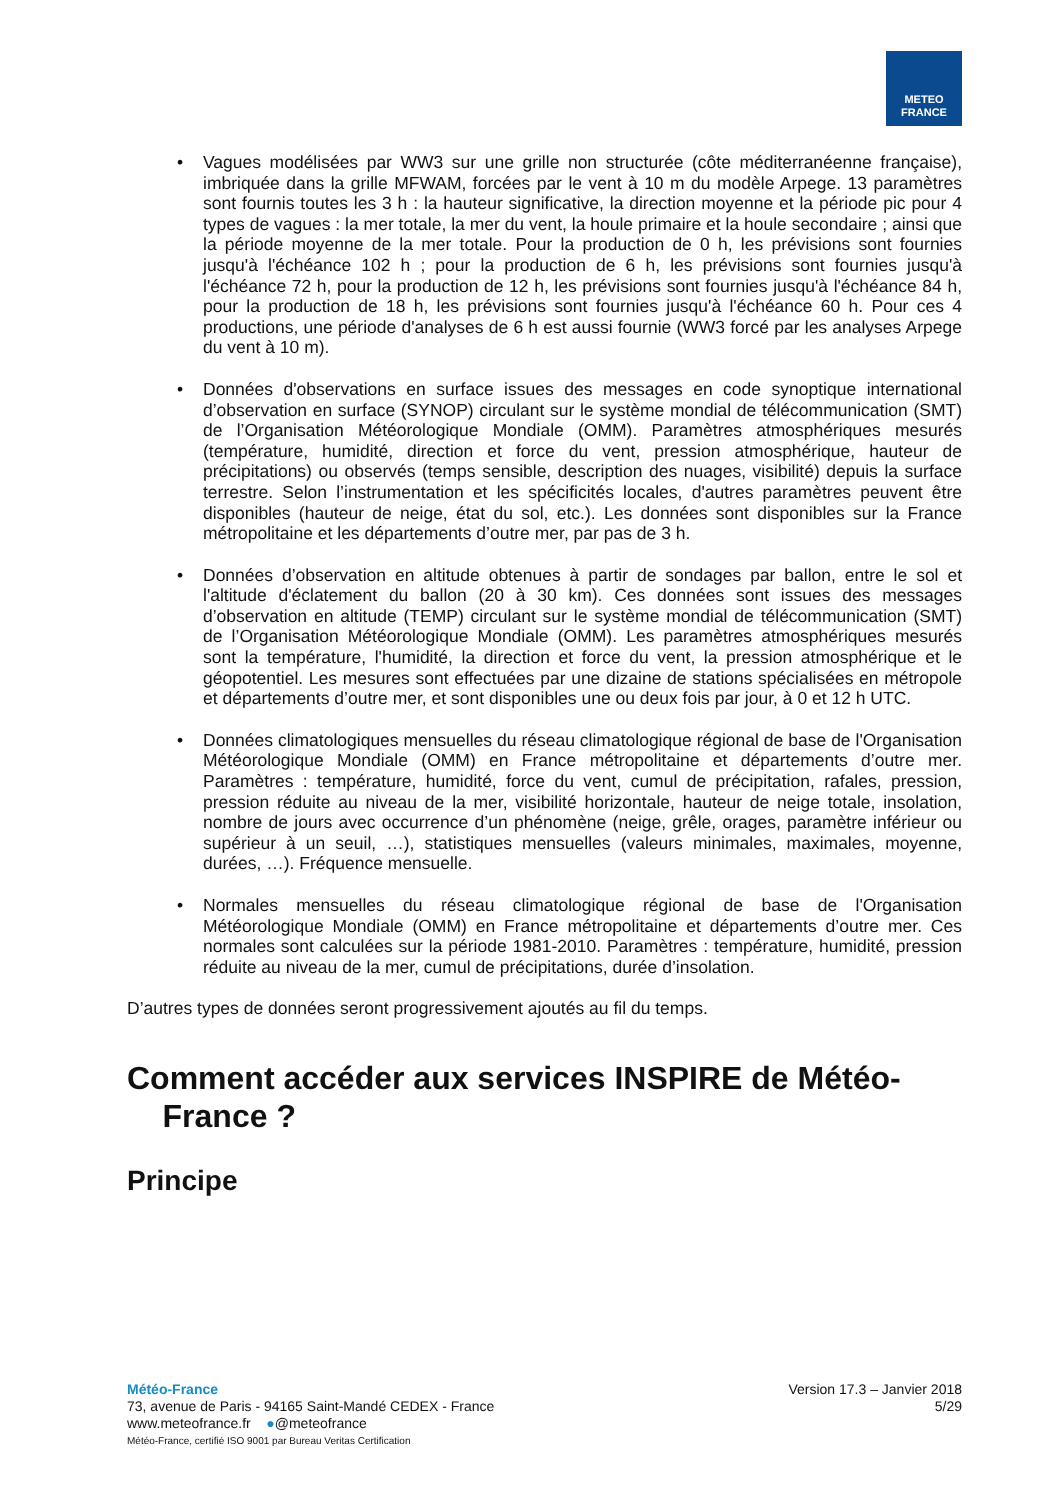METEO
FRANCE
• Vagues modélisées par WW3 sur une grille non structurée (côte méditerranéenne française), imbriquée dans la grille MFWAM, forcées par le vent à 10 m du modèle Arpege. 13 paramètres sont fournis toutes les 3 h : la hauteur significative, la direction moyenne et la période pic pour 4 types de vagues : la mer totale, la mer du vent, la houle primaire et la houle secondaire ; ainsi que la période moyenne de la mer totale. Pour la production de 0 h, les prévisions sont fournies jusqu'à l'échéance 102 h ; pour la production de 6 h, les prévisions sont fournies jusqu'à l'échéance 72 h, pour la production de 12 h, les prévisions sont fournies jusqu'à l'échéance 84 h, pour la production de 18 h, les prévisions sont fournies jusqu'à l'échéance 60 h. Pour ces 4 productions, une période d'analyses de 6 h est aussi fournie (WW3 forcé par les analyses Arpege du vent à 10 m).
• Données d'observations en surface issues des messages en code synoptique international d’observation en surface (SYNOP) circulant sur le système mondial de télécommunication (SMT) de l’Organisation Météorologique Mondiale (OMM). Paramètres atmosphériques mesurés (température, humidité, direction et force du vent, pression atmosphérique, hauteur de précipitations) ou observés (temps sensible, description des nuages, visibilité) depuis la surface terrestre. Selon l’instrumentation et les spécificités locales, d'autres paramètres peuvent être disponibles (hauteur de neige, état du sol, etc.). Les données sont disponibles sur la France métropolitaine et les départements d’outre mer, par pas de 3 h.
• Données d’observation en altitude obtenues à partir de sondages par ballon, entre le sol et l'altitude d'éclatement du ballon (20 à 30 km). Ces données sont issues des messages d’observation en altitude (TEMP) circulant sur le système mondial de télécommunication (SMT) de l’Organisation Météorologique Mondiale (OMM). Les paramètres atmosphériques mesurés sont la température, l'humidité, la direction et force du vent, la pression atmosphérique et le géopotentiel. Les mesures sont effectuées par une dizaine de stations spécialisées en métropole et départements d’outre mer, et sont disponibles une ou deux fois par jour, à 0 et 12 h UTC.
• Données climatologiques mensuelles du réseau climatologique régional de base de l'Organisation Météorologique Mondiale (OMM) en France métropolitaine et départements d’outre mer. Paramètres : température, humidité, force du vent, cumul de précipitation, rafales, pression, pression réduite au niveau de la mer, visibilité horizontale, hauteur de neige totale, insolation, nombre de jours avec occurrence d’un phénomène (neige, grêle, orages, paramètre inférieur ou supérieur à un seuil, …), statistiques mensuelles (valeurs minimales, maximales, moyenne, durées, …). Fréquence mensuelle.
• Normales mensuelles du réseau climatologique régional de base de l'Organisation Météorologique Mondiale (OMM) en France métropolitaine et départements d’outre mer. Ces normales sont calculées sur la période 1981-2010. Paramètres : température, humidité, pression réduite au niveau de la mer, cumul de précipitations, durée d’insolation.
D’autres types de données seront progressivement ajoutés au fil du temps.
Comment accéder aux services INSPIRE de Météo-
France ?
Principe
Météo-France
73, avenue de Paris - 94165 Saint-Mandé CEDEX - France
www.meteofrance.fr ●@meteofrance
Météo-France, certifié ISO 9001 par Bureau Veritas Certification
Version 17.3 – Janvier 2018
5/29